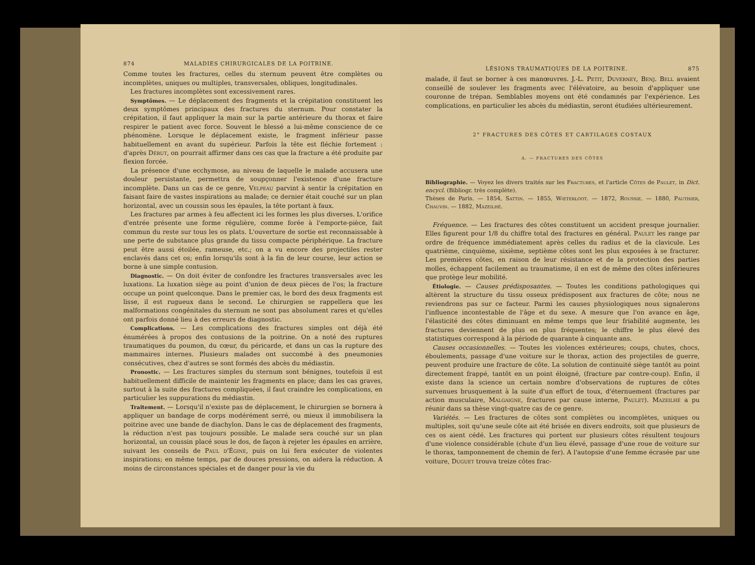874 MALADIES CHIRURGICALES DE LA POITRINE.
Comme toutes les fractures, celles du sternum peuvent être complètes ou incomplètes, uniques ou multiples, transversales, obliques, longitudinales.
Les fractures incomplètes sont excessivement rares.
Symptômes. — Le déplacement des fragments et la crépitation constituent les deux symptômes principaux des fractures du sternum. Pour constater la crépitation, il faut appliquer la main sur la partie antérieure du thorax et faire respirer le patient avec force. Souvent le blessé a lui-même conscience de ce phénomène. Lorsque le déplacement existe, le fragment inférieur passe habituellement en avant du supérieur. Parfois la tête est fléchie fortement : d'après Dérut, on pourrait affirmer dans ces cas que la fracture a été produite par flexion forcée.
La présence d'une ecchymose, au niveau de laquelle le malade accusera une douleur persistante, permettra de soupçonner l'existence d'une fracture incomplète. Dans un cas de ce genre, Velpeau parvint à sentir la crépitation en faisant faire de vastes inspirations au malade; ce dernier était couché sur un plan horizontal, avec un coussin sous les épaules, la tête portant à faux.
Les fractures par armes à feu affectent ici les formes les plus diverses. L'orifice d'entrée présente une forme régulière, comme forée à l'emporte-pièce, fait commun du reste sur tous les os plats. L'ouverture de sortie est reconnaissable à une perte de substance plus grande du tissu compacte périphérique. La fracture peut être aussi étoilée, rameuse, etc.; on a vu encore des projectiles rester enclavés dans cet os; enfin lorsqu'ils sont à la fin de leur course, leur action se borne à une simple contusion.
Diagnostic. — On doit éviter de confondre les fractures transversales avec les luxations. La luxation siège au point d'union de deux pièces de l'os; la fracture occupe un point quelconque. Dans le premier cas, le bord des deux fragments est lisse, il est rugueux dans le second. Le chirurgien se rappellera que les malformations congénitales du sternum ne sont pas absolument rares et qu'elles ont parfois donné lieu à des erreurs de diagnostic.
Complications. — Les complications des fractures simples ont déjà été énumérées à propos des contusions de la poitrine. On a noté des ruptures traumatiques du poumon, du cœur, du péricarde, et dans un cas la rupture des mammaires internes. Plusieurs malades ont succombé à des pneumonies consécutives, chez d'autres se sont formés des abcès du médiastin.
Pronostic. — Les fractures simples du sternum sont bénignes, toutefois il est habituellement difficile de maintenir les fragments en place; dans les cas graves, surtout à la suite des fractures compliquées, il faut craindre les complications, en particulier les suppurations du médiastin.
Traitement. — Lorsqu'il n'existe pas de déplacement, le chirurgien se bornera à appliquer un bandage de corps modérément serré, ou mieux il immobilisera la poitrine avec une bande de diachylon. Dans le cas de déplacement des fragments, la réduction n'est pas toujours possible. Le malade sera couché sur un plan horizontal, un coussin placé sous le dos, de façon à rejeter les épaules en arrière, suivant les conseils de Paul d'Égine, puis on lui fera exécuter de violentes inspirations; en même temps, par de douces pressions, on aidera la réduction. A moins de circonstances spéciales et de danger pour la vie du
LÉSIONS TRAUMATIQUES DE LA POITRINE. 875
malade, il faut se borner à ces manœuvres. J.-L. Petit, Duverney, Benj. Bell avaient conseillé de soulever les fragments avec l'élévatoire, au besoin d'appliquer une couronne de trépan. Semblables moyens ont été condamnés par l'expérience. Les complications, en particulier les abcès du médiastin, seront étudiées ultérieurement.
2° FRACTURES DES CÔTES ET CARTILAGES COSTAUX
A. — FRACTURES DES CÔTES
Bibliographie. — Voyez les divers traités sur les Fractures, et l'article Côtes de Paulet, in Dict. encycl. (Bibliogr. très complète).
Thèses de Paris. — 1854, Sattin. — 1855, Wœterloot. — 1872, Roussie. — 1880, Pauthier, Chauvin. — 1882, Mazeilhé.
Fréquence. — Les fractures des côtes constituent un accident presque journalier. Elles figurent pour 1/8 du chiffre total des fractures en général. Paulet les range par ordre de fréquence immédiatement après celles du radius et de la clavicule. Les quatrième, cinquième, sixième, septième côtes sont les plus exposées à se fracturer. Les premières côtes, en raison de leur résistance et de la protection des parties molles, échappent facilement au traumatisme, il en est de même des côtes inférieures que protège leur mobilité.
Étiologie. — Causes prédisposantes. — Toutes les conditions pathologiques qui altèrent la structure du tissu osseux prédisposent aux fractures de côte; nous ne reviendrons pas sur ce facteur. Parmi les causes physiologiques nous signalerons l'influence incontestable de l'âge et du sexe. A mesure que l'on avance en âge, l'élasticité des côtes diminuant en même temps que leur friabilité augmente, les fractures deviennent de plus en plus fréquentes; le chiffre le plus élevé des statistiques correspond à la période de quarante à cinquante ans.
Causes occasionnelles. — Toutes les violences extérieures; coups, chutes, chocs, éboulements, passage d'une voiture sur le thorax, action des projectiles de guerre, peuvent produire une fracture de côte. La solution de continuité siège tantôt au point directement frappé, tantôt en un point éloigné, (fracture par contre-coup). Enfin, il existe dans la science un certain nombre d'observations de ruptures de côtes survenues brusquement à la suite d'un effort de toux, d'éternuement (fractures par action musculaire, Malgaigne, fractures par cause interne, Paulet). Mazeilhé a pu réunir dans sa thèse vingt-quatre cas de ce genre.
Variétés. — Les fractures de côtes sont complètes ou incomplètes, uniques ou multiples, soit qu'une seule côte ait été brisée en divers endroits, soit que plusieurs de ces os aient cédé. Les fractures qui portent sur plusieurs côtes résultent toujours d'une violence considérable (chute d'un lieu élevé, passage d'une roue de voiture sur le thorax, tamponnement de chemin de fer). A l'autopsie d'une femme écrasée par une voiture, Duguet trouva treize côtes frac-